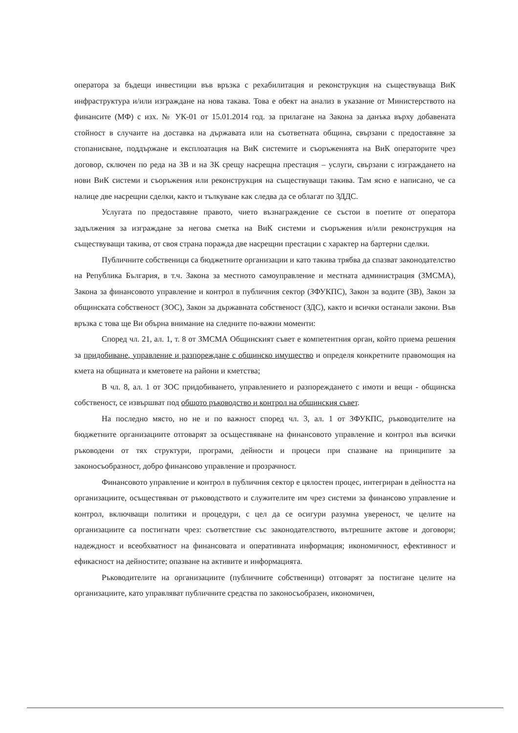оператора за бъдещи инвестиции във връзка с рехабилитация и реконструкция на съществуваща ВиК инфраструктура и/или изграждане на нова такава. Това е обект на анализ в указание от Министерството на финансите (МФ) с изх. № УК-01 от 15.01.2014 год. за прилагане на Закона за данъка върху добавената стойност в случаите на доставка на държавата или на съответната община, свързани с предоставяне за стопанисване, поддържане и експлоатация на ВиК системите и съоръженията на ВиК операторите чрез договор, сключен по реда на ЗВ и на ЗК срещу насрещна престация – услуги, свързани с изграждането на нови ВиК системи и съоръжения или реконструкция на съществуващи такива. Там ясно е написано, че са налице две насрещни сделки, както и тълкуване как следва да се облагат по ЗДДС.
Услугата по предоставяне правото, чието възнаграждение се състои в поетите от оператора задължения за изграждане за негова сметка на ВиК системи и съоръжения и/или реконструкция на съществуващи такива, от своя страна поражда две насрещни престации с характер на бартерни сделки.
Публичните собственици са бюджетните организации и като такива трябва да спазват законодателство на Република България, в т.ч. Закона за местното самоуправление и местната администрация (ЗМСМА), Закона за финансовото управление и контрол в публичния сектор (ЗФУКПС), Закон за водите (ЗВ), Закон за общинската собственост (ЗОС), Закон за държавната собственост (ЗДС), както и всички останали закони. Във връзка с това ще Ви обърна внимание на следните по-важни моменти:
Според чл. 21, ал. 1, т. 8 от ЗМСМА Общинският съвет е компетентния орган, който приема решения за придобиване, управление и разпореждане с общинско имущество и определя конкретните правомощия на кмета на общината и кметовете на райони и кметства;
В чл. 8, ал. 1 от ЗОС придобиването, управлението и разпореждането с имоти и вещи - общинска собственост, се извършват под общото ръководство и контрол на общинския съвет.
На последно място, но не и по важност според чл. 3, ал. 1 от ЗФУКПС, ръководителите на бюджетните организациите отговарят за осъществяване на финансовото управление и контрол във всички ръководени от тях структури, програми, дейности и процеси при спазване на принципите за законосъобразност, добро финансово управление и прозрачност.
Финансовото управление и контрол в публичния сектор е цялостен процес, интегриран в дейността на организациите, осъществяван от ръководството и служителите им чрез системи за финансово управление и контрол, включващи политики и процедури, с цел да се осигури разумна увереност, че целите на организациите са постигнати чрез: съответствие със законодателството, вътрешните актове и договори; надеждност и всеобхватност на финансовата и оперативната информация; икономичност, ефективност и ефикасност на дейностите; опазване на активите и информацията.
Ръководителите на организациите (публичните собственици) отговарят за постигане целите на организациите, като управляват публичните средства по законосъобразен, икономичен,